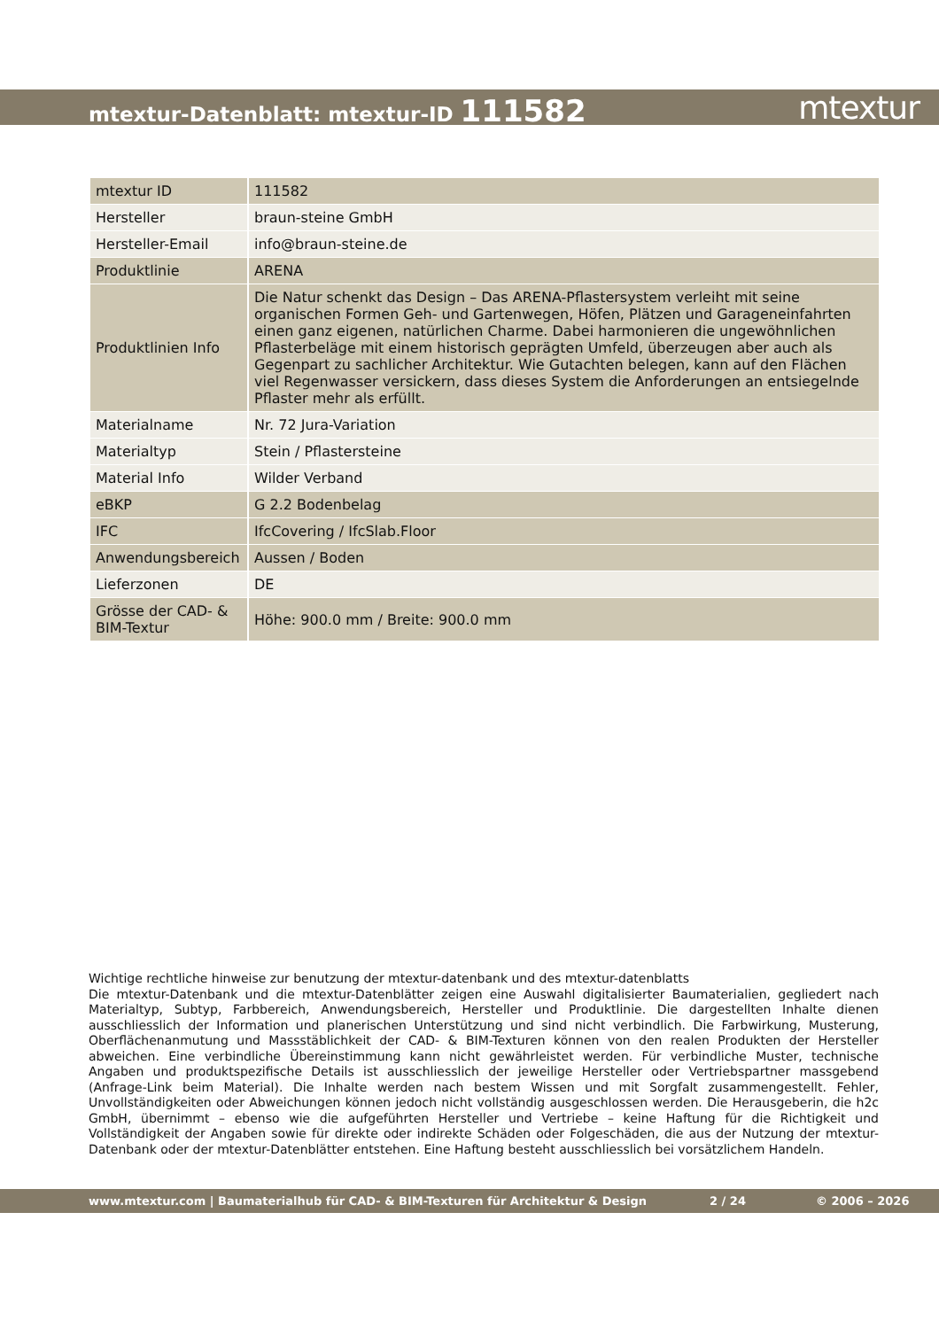mtextur-Datenblatt: mtextur-ID 111582 mtextur
| mtextur ID | 111582 |
| Hersteller | braun-steine GmbH |
| Hersteller-Email | info@braun-steine.de |
| Produktlinie | ARENA |
| Produktlinien Info | Die Natur schenkt das Design – Das ARENA-Pflastersystem verleiht mit seine organischen Formen Geh- und Gartenwegen, Höfen, Plätzen und Garageneinfahrten einen ganz eigenen, natürlichen Charme. Dabei harmonieren die ungewöhnlichen Pflasterbeläge mit einem historisch geprägten Umfeld, überzeugen aber auch als Gegenpart zu sachlicher Architektur. Wie Gutachten belegen, kann auf den Flächen viel Regenwasser versickern, dass dieses System die Anforderungen an entsiegelnde Pflaster mehr als erfüllt. |
| Materialname | Nr. 72 Jura-Variation |
| Materialtyp | Stein / Pflastersteine |
| Material Info | Wilder Verband |
| eBKP | G 2.2 Bodenbelag |
| IFC | IfcCovering / IfcSlab.Floor |
| Anwendungsbereich | Aussen / Boden |
| Lieferzonen | DE |
| Grösse der CAD- & BIM-Textur | Höhe: 900.0 mm / Breite: 900.0 mm |
Wichtige rechtliche hinweise zur benutzung der mtextur-datenbank und des mtextur-datenblatts
Die mtextur-Datenbank und die mtextur-Datenblätter zeigen eine Auswahl digitalisierter Baumaterialien, gegliedert nach Materialtyp, Subtyp, Farbbereich, Anwendungsbereich, Hersteller und Produktlinie. Die dargestellten Inhalte dienen ausschliesslich der Information und planerischen Unterstützung und sind nicht verbindlich. Die Farbwirkung, Musterung, Oberflächenanmutung und Massstäblichkeit der CAD- & BIM-Texturen können von den realen Produkten der Hersteller abweichen. Eine verbindliche Übereinstimmung kann nicht gewährleistet werden. Für verbindliche Muster, technische Angaben und produktspezifische Details ist ausschliesslich der jeweilige Hersteller oder Vertriebspartner massgebend (Anfrage-Link beim Material). Die Inhalte werden nach bestem Wissen und mit Sorgfalt zusammengestellt. Fehler, Unvollständigkeiten oder Abweichungen können jedoch nicht vollständig ausgeschlossen werden. Die Herausgeberin, die h2c GmbH, übernimmt – ebenso wie die aufgeführten Hersteller und Vertriebe – keine Haftung für die Richtigkeit und Vollständigkeit der Angaben sowie für direkte oder indirekte Schäden oder Folgeschäden, die aus der Nutzung der mtextur-Datenbank oder der mtextur-Datenblätter entstehen. Eine Haftung besteht ausschliesslich bei vorsätzlichem Handeln.
www.mtextur.com | Baumaterialhub für CAD- & BIM-Texturen für Architektur & Design 2 / 24 © 2006 – 2026